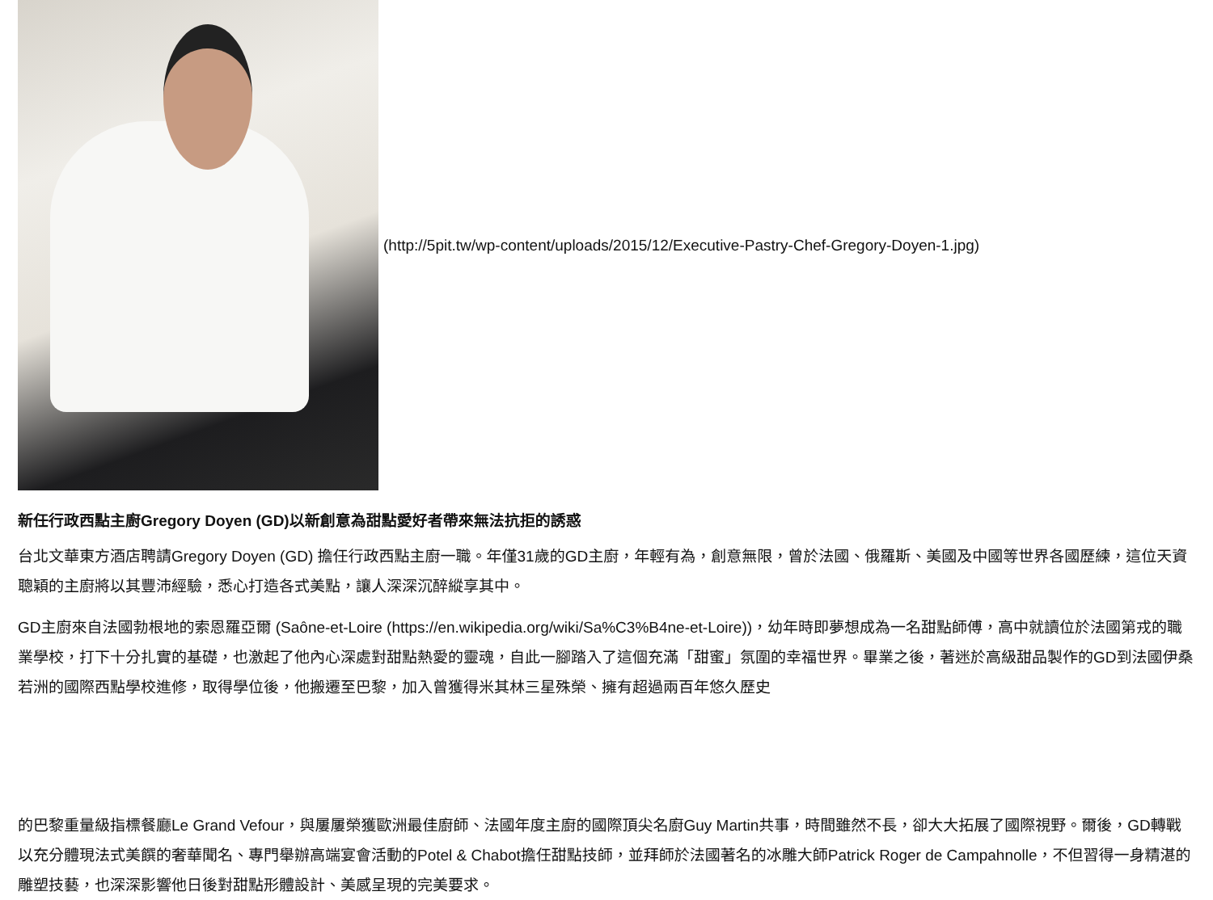(http://5pit.tw/wp-content/uploads/2015/12/Executive-Pastry-Chef-Gregory-Doyen-1.jpg)
新任行政西點主廚Gregory Doyen (GD)以新創意為甜點愛好者帶來無法抗拒的誘惑
台北文華東方酒店聘請Gregory Doyen (GD) 擔任行政西點主廚一職。年僅31歲的GD主廚，年輕有為，創意無限，曾於法國、俄羅斯、美國及中國等世界各國歷練，這位天資聰穎的主廚將以其豐沛經驗，悉心打造各式美點，讓人深深沉醉縱享其中。
GD主廚來自法國勃根地的索恩羅亞爾 (Saône-et-Loire (https://en.wikipedia.org/wiki/Sa%C3%B4ne-et-Loire))，幼年時即夢想成為一名甜點師傅，高中就讀位於法國第戎的職業學校，打下十分扎實的基礎，也激起了他內心深處對甜點熱愛的靈魂，自此一腳踏入了這個充滿「甜蜜」氛圍的幸福世界。畢業之後，著迷於高級甜品製作的GD到法國伊桑若洲的國際西點學校進修，取得學位後，他搬遷至巴黎，加入曾獲得米其林三星殊榮、擁有超過兩百年悠久歷史
的巴黎重量級指標餐廳Le Grand Vefour，與屢屢榮獲歐洲最佳廚師、法國年度主廚的國際頂尖名廚Guy Martin共事，時間雖然不長，卻大大拓展了國際視野。爾後，GD轉戰以充分體現法式美饌的奢華聞名、專門舉辦高端宴會活動的Potel & Chabot擔任甜點技師，並拜師於法國著名的冰雕大師Patrick Roger de Campahnolle，不但習得一身精湛的雕塑技藝，也深深影響他日後對甜點形體設計、美感呈現的完美要求。